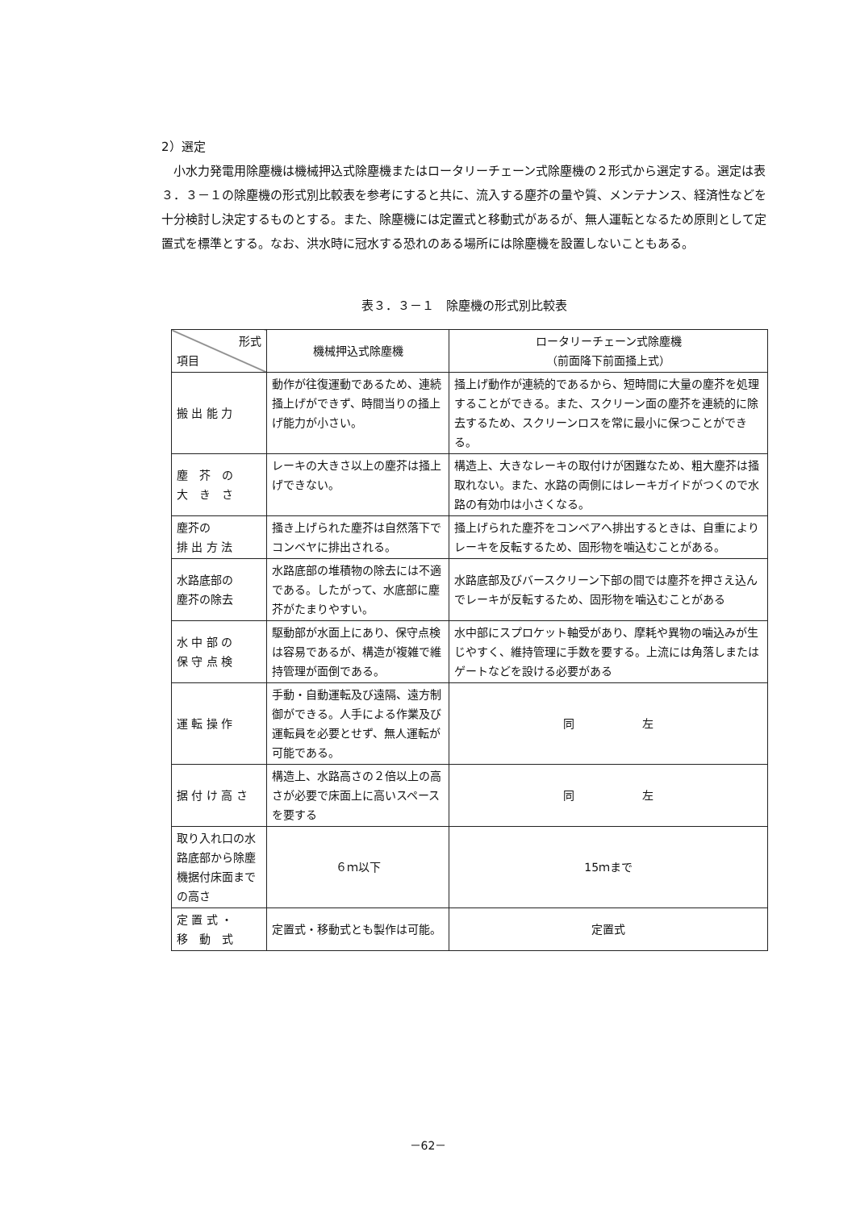2）選定
小水力発電用除塵機は機械押込式除塵機またはロータリーチェーン式除塵機の２形式から選定する。選定は表３．３－１の除塵機の形式別比較表を参考にすると共に、流入する塵芥の量や質、メンテナンス、経済性などを十分検討し決定するものとする。また、除塵機には定置式と移動式があるが、無人運転となるため原則として定置式を標準とする。なお、洪水時に冠水する恐れのある場所には除塵機を設置しないこともある。
表３．３－１　除塵機の形式別比較表
| 形式 項目 | 機械押込式除塵機 | ロータリーチェーン式除塵機 （前面降下前面掻上式） |
| --- | --- | --- |
| 搬 出 能 力 | 動作が往復運動であるため、連続掻上げができず、時間当りの掻上げ能力が小さい。 | 掻上げ動作が連続的であるから、短時間に大量の塵芥を処理することができる。また、スクリーン面の塵芥を連続的に除去するため、スクリーンロスを常に最小に保つことができる。 |
| 塵 芥 の 大 き さ | レーキの大きさ以上の塵芥は掻上げできない。 | 構造上、大きなレーキの取付けが困難なため、粗大塵芥は掻取れない。また、水路の両側にはレーキガイドがつくので水路の有効巾は小さくなる。 |
| 塵芥の 排 出 方 法 | 掻き上げられた塵芥は自然落下でコンベヤに排出される。 | 掻上げられた塵芥をコンベアへ排出するときは、自重によりレーキを反転するため、固形物を噛込むことがある。 |
| 水路底部の 塵芥の除去 | 水路底部の堆積物の除去には不適である。したがって、水底部に塵芥がたまりやすい。 | 水路底部及びバースクリーン下部の間では塵芥を押さえ込んでレーキが反転するため、固形物を噛込むことがある |
| 水 中 部 の 保 守 点 検 | 駆動部が水面上にあり、保守点検は容易であるが、構造が複雑で維持管理が面倒である。 | 水中部にスプロケット軸受があり、摩耗や異物の噛込みが生じやすく、維持管理に手数を要する。上流には角落しまたはゲートなどを設ける必要がある |
| 運 転 操 作 | 手動・自動運転及び遠隔、遠方制御ができる。人手による作業及び運転員を必要とせず、無人運転が可能である。 | 同 左 |
| 据 付 け 高 さ | 構造上、水路高さの２倍以上の高さが必要で床面上に高いスペースを要する | 同 左 |
| 取り入れ口の水路底部から除塵機据付床面までの高さ | ６ｍ以下 | 15ｍまで |
| 定 置 式 ・ 移 動 式 | 定置式・移動式とも製作は可能。 | 定置式 |
－62－